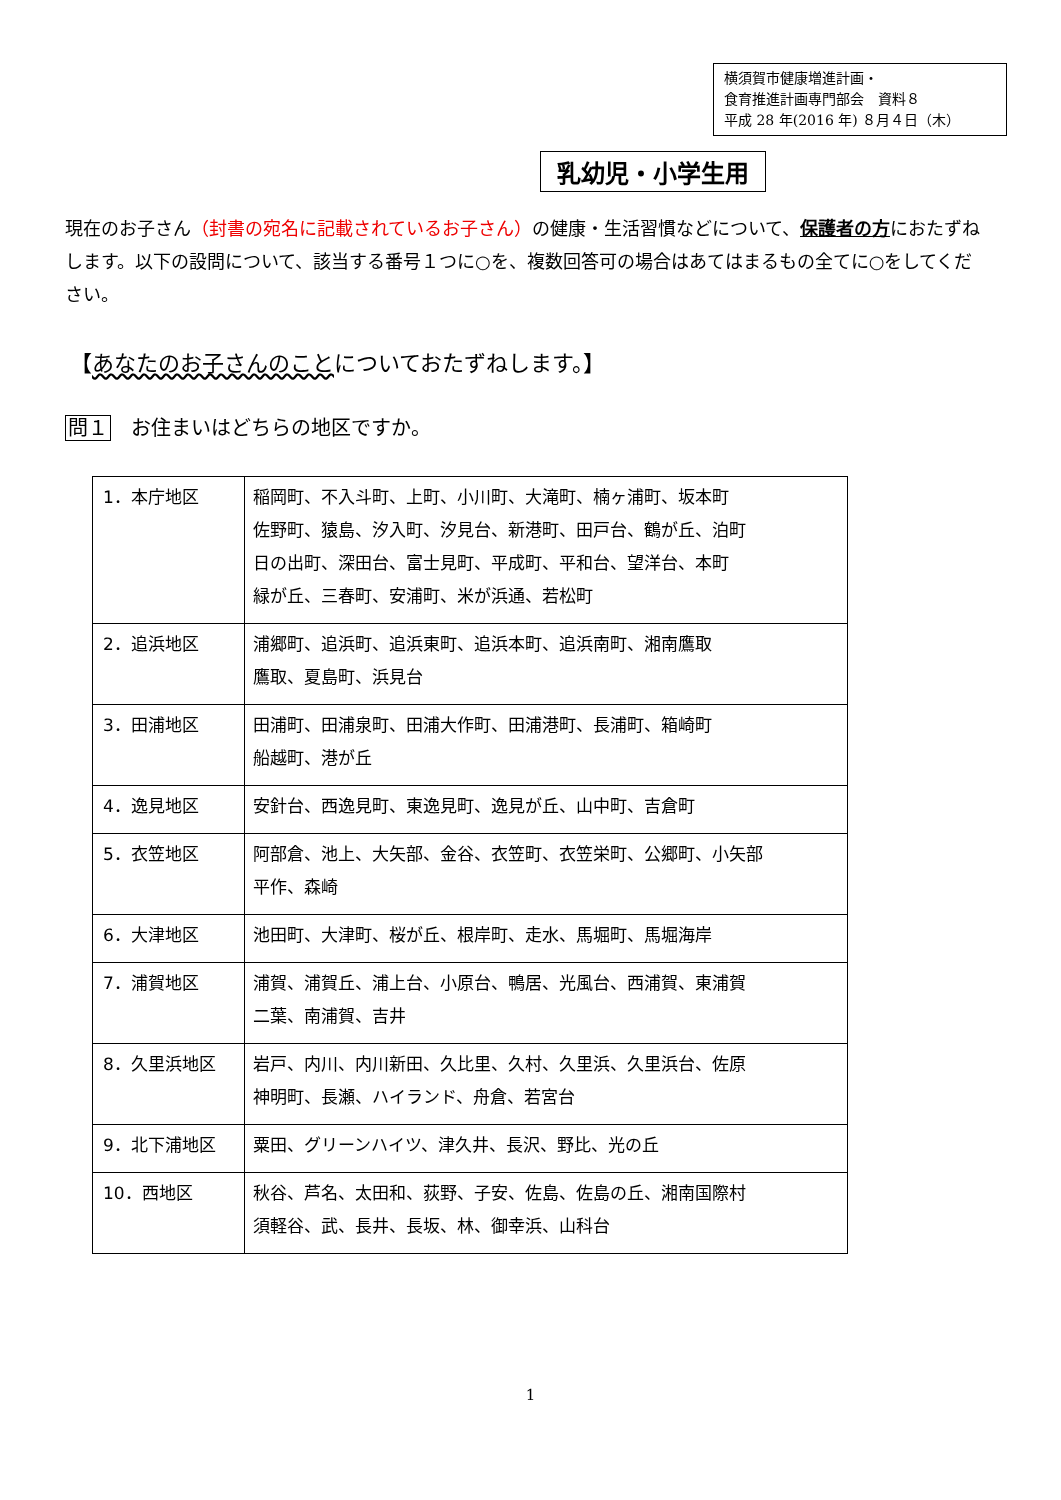横須賀市健康増進計画・
食育推進計画専門部会　資料８
平成 28 年(2016 年) ８月４日（木）
乳幼児・小学生用
現在のお子さん（封書の宛名に記載されているお子さん）の健康・生活習慣などについて、保護者の方におたずねします。以下の設問について、該当する番号１つに○を、複数回答可の場合はあてはまるもの全てに○をしてください。
【あなたのお子さんのことについておたずねします。】
問１ お住まいはどちらの地区ですか。
| 1．本庁地区 | 稲岡町、不入斗町、上町、小川町、大滝町、楠ヶ浦町、坂本町 佐野町、猿島、汐入町、汐見台、新港町、田戸台、鶴が丘、泊町 日の出町、深田台、富士見町、平成町、平和台、望洋台、本町 緑が丘、三春町、安浦町、米が浜通、若松町 |
| 2．追浜地区 | 浦郷町、追浜町、追浜東町、追浜本町、追浜南町、湘南鷹取 鷹取、夏島町、浜見台 |
| 3．田浦地区 | 田浦町、田浦泉町、田浦大作町、田浦港町、長浦町、箱崎町 船越町、港が丘 |
| 4．逸見地区 | 安針台、西逸見町、東逸見町、逸見が丘、山中町、吉倉町 |
| 5．衣笠地区 | 阿部倉、池上、大矢部、金谷、衣笠町、衣笠栄町、公郷町、小矢部 平作、森崎 |
| 6．大津地区 | 池田町、大津町、桜が丘、根岸町、走水、馬堀町、馬堀海岸 |
| 7．浦賀地区 | 浦賀、浦賀丘、浦上台、小原台、鴨居、光風台、西浦賀、東浦賀 二葉、南浦賀、吉井 |
| 8．久里浜地区 | 岩戸、内川、内川新田、久比里、久村、久里浜、久里浜台、佐原 神明町、長瀬、ハイランド、舟倉、若宮台 |
| 9．北下浦地区 | 粟田、グリーンハイツ、津久井、長沢、野比、光の丘 |
| 10．西地区 | 秋谷、芦名、太田和、荻野、子安、佐島、佐島の丘、湘南国際村 須軽谷、武、長井、長坂、林、御幸浜、山科台 |
1